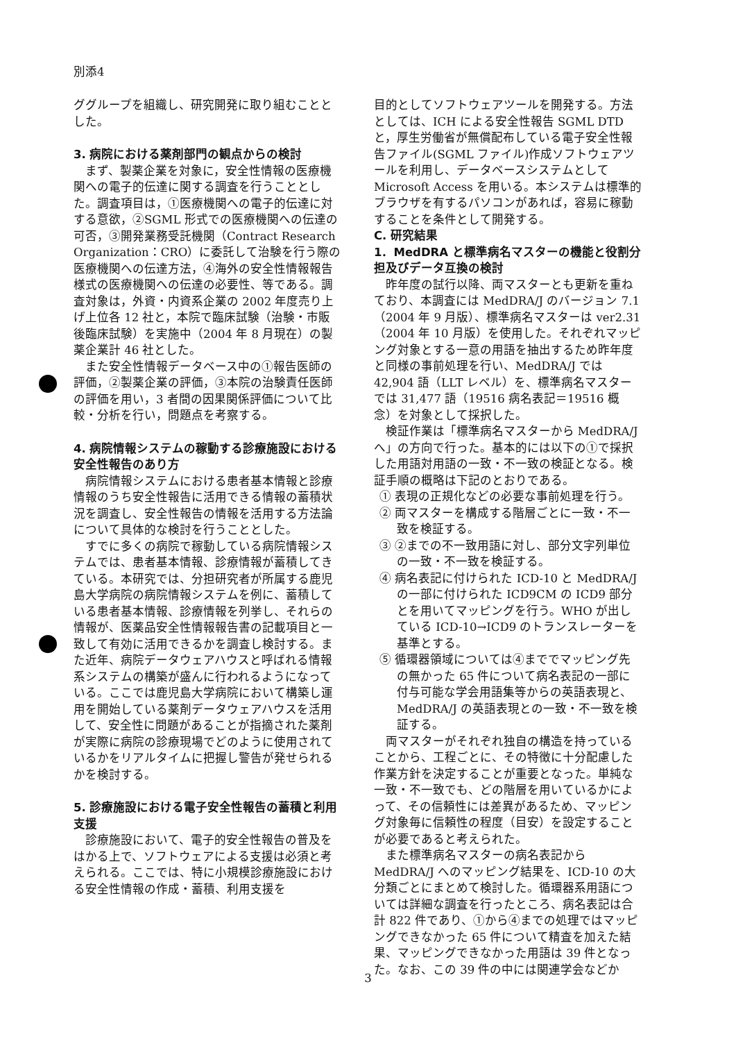別添4
ググループを組織し、研究開発に取り組むこととした。
3. 病院における薬剤部門の観点からの検討
まず、製薬企業を対象に，安全性情報の医療機関への電子的伝達に関する調査を行うこととした。調査項目は，①医療機関への電子的伝達に対する意欲，②SGML 形式での医療機関への伝達の可否，③開発業務受託機関（Contract Research Organization：CRO）に委託して治験を行う際の医療機関への伝達方法，④海外の安全性情報報告様式の医療機関への伝達の必要性、等である。調査対象は，外資・内資系企業の 2002 年度売り上げ上位各 12 社と，本院で臨床試験（治験・市販後臨床試験）を実施中（2004 年 8 月現在）の製薬企業計 46 社とした。
また安全性情報データベース中の①報告医師の評価，②製薬企業の評価，③本院の治験責任医師の評価を用い，3 者間の因果関係評価について比較・分析を行い，問題点を考察する。
4. 病院情報システムの稼動する診療施設における安全性報告のあり方
病院情報システムにおける患者基本情報と診療情報のうち安全性報告に活用できる情報の蓄積状況を調査し、安全性報告の情報を活用する方法論について具体的な検討を行うこととした。
すでに多くの病院で稼動している病院情報システムでは、患者基本情報、診療情報が蓄積してきている。本研究では、分担研究者が所属する鹿児島大学病院の病院情報システムを例に、蓄積している患者基本情報、診療情報を列挙し、それらの情報が、医薬品安全性情報報告書の記載項目と一致して有効に活用できるかを調査し検討する。また近年、病院データウェアハウスと呼ばれる情報系システムの構築が盛んに行われるようになっている。ここでは鹿児島大学病院において構築し運用を開始している薬剤データウェアハウスを活用して、安全性に問題があることが指摘された薬剤が実際に病院の診療現場でどのように使用されているかをリアルタイムに把握し警告が発せられるかを検討する。
5. 診療施設における電子安全性報告の蓄積と利用支援
診療施設において、電子的安全性報告の普及をはかる上で、ソフトウェアによる支援は必須と考えられる。ここでは、特に小規模診療施設における安全性情報の作成・蓄積、利用支援を
目的としてソフトウェアツールを開発する。方法としては、ICH による安全性報告 SGML DTD と，厚生労働省が無償配布している電子安全性報告ファイル(SGML ファイル)作成ソフトウェアツールを利用し、データベースシステムとして Microsoft Access を用いる。本システムは標準的ブラウザを有するパソコンがあれば，容易に稼動することを条件として開発する。
C. 研究結果
1．MedDRA と標準病名マスターの機能と役割分担及びデータ互換の検討
昨年度の試行以降、両マスターとも更新を重ねており、本調査には MedDRA/J のバージョン 7.1（2004 年 9 月版）、標準病名マスターは ver2.31（2004 年 10 月版）を使用した。それぞれマッピング対象とする一意の用語を抽出するため昨年度と同様の事前処理を行い、MedDRA/J では 42,904 語（LLT レベル）を、標準病名マスターでは 31,477 語（19516 病名表記＝19516 概念）を対象として採択した。
検証作業は「標準病名マスターから MedDRA/J へ」の方向で行った。基本的には以下の①で採択した用語対用語の一致・不一致の検証となる。検証手順の概略は下記のとおりである。
① 表現の正規化などの必要な事前処理を行う。
② 両マスターを構成する階層ごとに一致・不一致を検証する。
③ ②までの不一致用語に対し、部分文字列単位の一致・不一致を検証する。
④ 病名表記に付けられた ICD-10 と MedDRA/J の一部に付けられた ICD9CM の ICD9 部分とを用いてマッピングを行う。WHO が出している ICD-10→ICD9 のトランスレーターを基準とする。
⑤ 循環器領域については④まででマッピング先の無かった 65 件について病名表記の一部に付与可能な学会用語集等からの英語表現と、MedDRA/J の英語表現との一致・不一致を検証する。
両マスターがそれぞれ独自の構造を持っていることから、工程ごとに、その特徴に十分配慮した作業方針を決定することが重要となった。単純な一致・不一致でも、どの階層を用いているかによって、その信頼性には差異があるため、マッピング対象毎に信頼性の程度（目安）を設定することが必要であると考えられた。
また標準病名マスターの病名表記から MedDRA/J へのマッピング結果を、ICD-10 の大分類ごとにまとめて検討した。循環器系用語については詳細な調査を行ったところ、病名表記は合計 822 件であり、①から④までの処理ではマッピングできなかった 65 件について精査を加えた結果、マッピングできなかった用語は 39 件となった。なお、この 39 件の中には関連学会などか
3